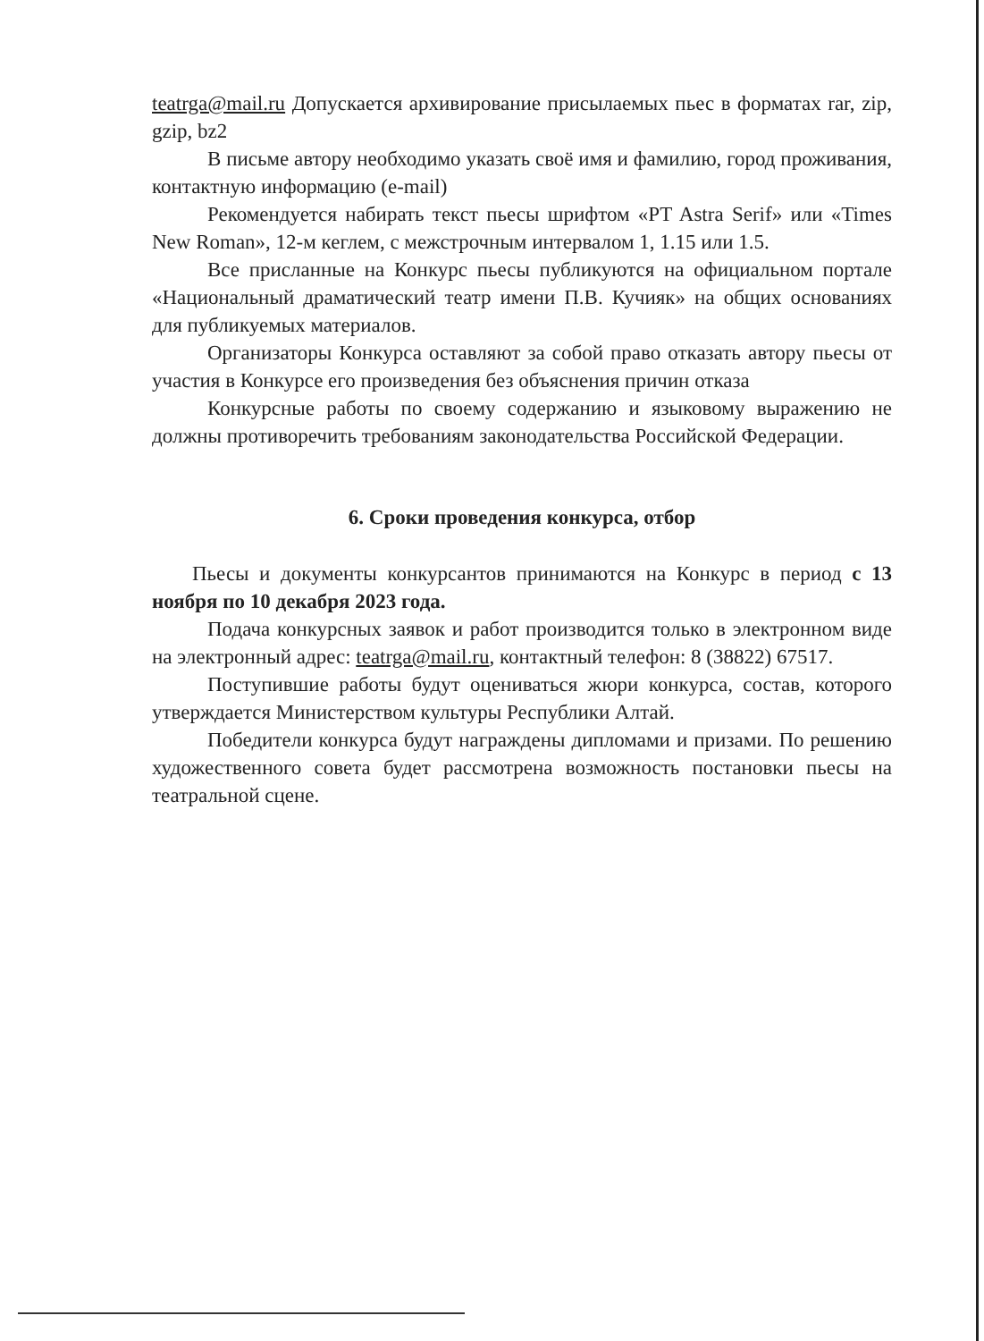teatrga@mail.ru Допускается архивирование присылаемых пьес в форматах rar, zip, gzip, bz2
В письме автору необходимо указать своё имя и фамилию, город проживания, контактную информацию (e-mail)
Рекомендуется набирать текст пьесы шрифтом «PT Astra Serif» или «Times New Roman», 12-м кеглем, с межстрочным интервалом 1, 1.15 или 1.5.
Все присланные на Конкурс пьесы публикуются на официальном портале «Национальный драматический театр имени П.В. Кучияк» на общих основаниях для публикуемых материалов.
Организаторы Конкурса оставляют за собой право отказать автору пьесы от участия в Конкурсе его произведения без объяснения причин отказа
Конкурсные работы по своему содержанию и языковому выражению не должны противоречить требованиям законодательства Российской Федерации.
6. Сроки проведения конкурса, отбор
Пьесы и документы конкурсантов принимаются на Конкурс в период с 13 ноября по 10 декабря 2023 года.
Подача конкурсных заявок и работ производится только в электронном виде на электронный адрес: teatrga@mail.ru, контактный телефон: 8 (38822) 67517.
Поступившие работы будут оцениваться жюри конкурса, состав, которого утверждается Министерством культуры Республики Алтай.
Победители конкурса будут награждены дипломами и призами. По решению художественного совета будет рассмотрена возможность постановки пьесы на театральной сцене.